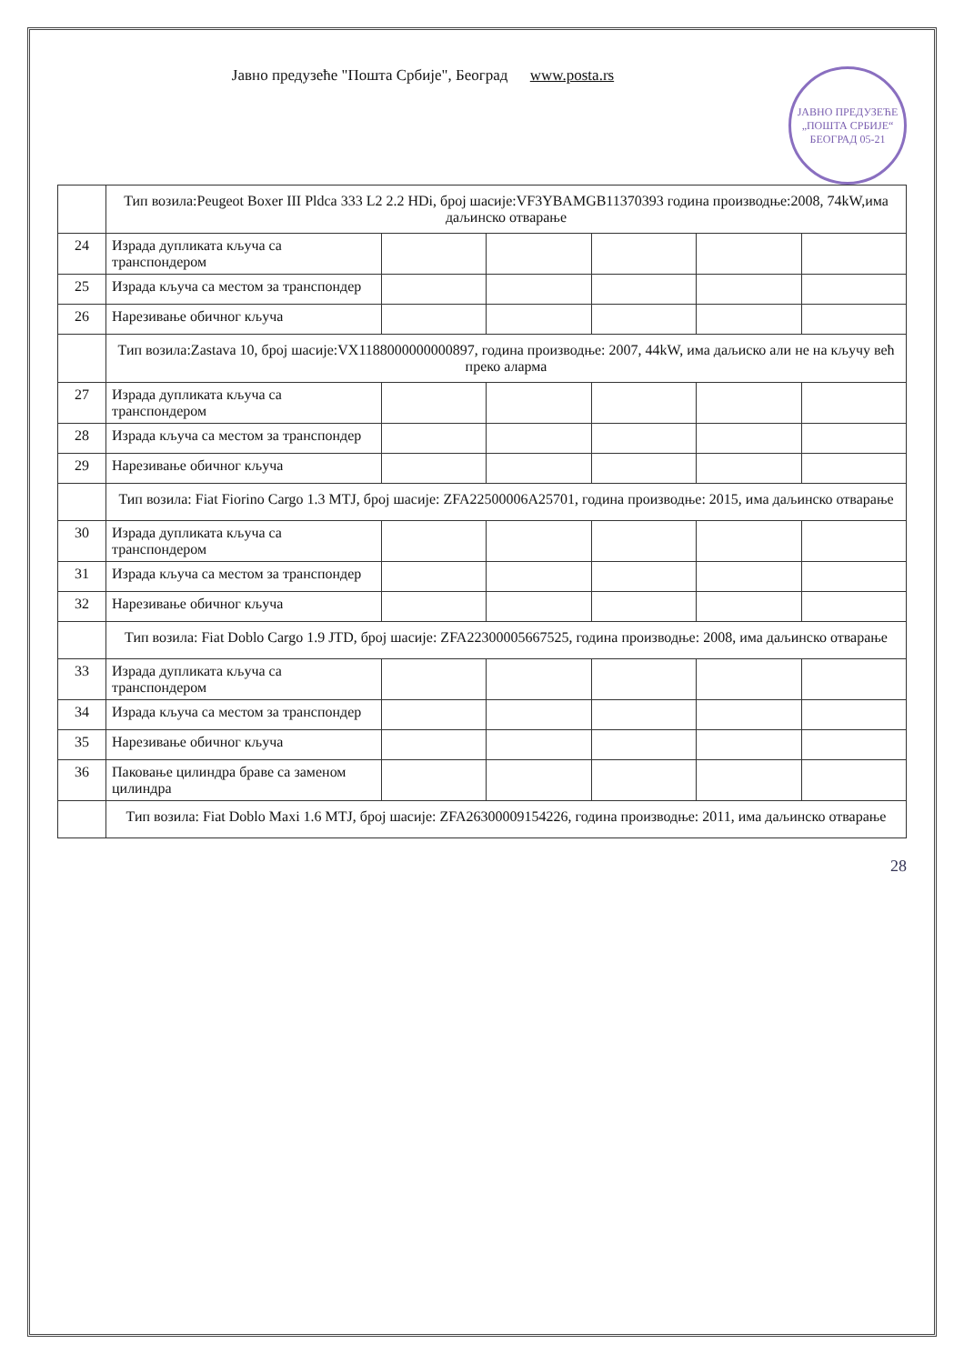ЈАВНО ПРЕДУЗЕЋЕ „ПОШТА СРБИЈЕ“ БЕОГРАД 05-21
Јавно предузеће "Пошта Србије", Београд www.posta.rs
| | Тип возила:Peugeot Boxer III Pldca 333 L2 2.2 HDi, број шасије:VF3YBAMGB11370393 година производње:2008, 74kW,има даљинско отварање | | | | | |
| 24 | Израда дупликата кључа са транспондером | | | | | |
| 25 | Израда кључа са местом за транспондер | | | | | |
| 26 | Нарезивање обичног кључа | | | | | |
| | Тип возила:Zastava 10, број шасије:VX1188000000000897, година производње: 2007, 44kW, има даљиско али не на кључу већ преко аларма | | | | | |
| 27 | Израда дупликата кључа са транспондером | | | | | |
| 28 | Израда кључа са местом за транспондер | | | | | |
| 29 | Нарезивање обичног кључа | | | | | |
| | Тип возила: Fiat Fiorino Cargo 1.3 MTJ, број шасије: ZFA22500006A25701, година производње: 2015, има даљинско отварање | | | | | |
| 30 | Израда дупликата кључа са транспондером | | | | | |
| 31 | Израда кључа са местом за транспондер | | | | | |
| 32 | Нарезивање обичног кључа | | | | | |
| | Тип возила: Fiat Doblo Cargo 1.9 JTD, број шасије: ZFA22300005667525, година производње: 2008, има даљинско отварање | | | | | |
| 33 | Израда дупликата кључа са транспондером | | | | | |
| 34 | Израда кључа са местом за транспондер | | | | | |
| 35 | Нарезивање обичног кључа | | | | | |
| 36 | Паковање цилиндра браве са заменом цилиндра | | | | | |
| | Тип возила: Fiat Doblo Maxi 1.6 MTJ, број шасије: ZFA26300009154226, година производње: 2011, има даљинско отварање | | | | | |
28